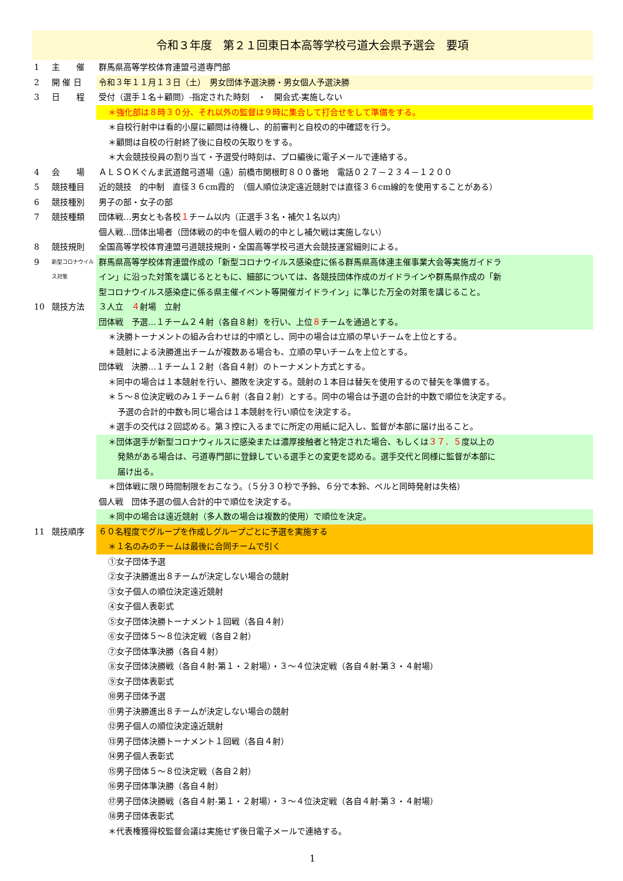令和３年度　第２１回東日本高等学校弓道大会県予選会　要項
1 主　　催 群馬県高等学校体育連盟弓道専門部
2 開 催 日 令和３年１１月１３日（土）　男女団体予選決勝・男女個人予選決勝
3 日　　程 受付（選手１名＋顧問）-指定された時刻　・　開会式-実施しない
＊強化部は８時３０分、それ以外の監督は９時に集合して打合せをして準備をする。
＊自校行射中は看的小屋に顧問は待機し、的前審判と自校の的中確認を行う。
＊顧問は自校の行射終了後に自校の矢取りをする。
＊大会競技役員の割り当て・予選受付時刻は、プロ編後に電子メールで連絡する。
4 会　　場 ＡＬＳＯＫぐんま武道館弓道場（遠）前橋市関根町８００番地　電話０２７－２３４－１２００
5 競技種目 近的競技　的中制　直径３６cm霞的　（個人順位決定遠近競射では直径３６cm線的を使用することがある）
6 競技種別 男子の部・女子の部
7 競技種類 団体戦…男女とも各校１チーム以内（正選手３名・補欠１名以内）
個人戦…団体出場者（団体戦の的中を個人戦の的中とし補欠戦は実施しない）
8 競技規則 全国高等学校体育連盟弓道競技規則・全国高等学校弓道大会競技運営細則による。
9
新型コロナウイルス対策
群馬県高等学校体育連盟作成の「新型コロナウイルス感染症に係る群馬県高体連主催事業大会等実施ガイドラ
イン」に沿った対策を講じるとともに、細部については、各競技団体作成のガイドラインや群馬県作成の「新
型コロナウイルス感染症に係る県主催イベント等開催ガイドライン」に準じた万全の対策を講じること。
10 競技方法 ３人立　４射場　立射
団体戦　予選…１チーム２４射（各自８射）を行い、上位８チームを通過とする。
＊決勝トーナメントの組み合わせは的中順とし、同中の場合は立順の早いチームを上位とする。
＊競射による決勝進出チームが複数ある場合も、立順の早いチームを上位とする。
団体戦　決勝…１チーム１２射（各自４射）のトーナメント方式とする。
＊同中の場合は１本競射を行い、勝敗を決定する。競射の１本目は替矢を使用するので替矢を準備する。
＊５～８位決定戦のみ１チーム６射（各自２射）とする。同中の場合は予選の合計的中数で順位を決定する。
予選の合計的中数も同じ場合は１本競射を行い順位を決定する。
＊選手の交代は２回認める。第３控に入るまでに所定の用紙に記入し、監督が本部に届け出ること。
＊団体選手が新型コロナウィルスに感染または濃厚接触者と特定された場合、もしくは３７．５度以上の
発熱がある場合は、弓道専門部に登録している選手との変更を認める。選手交代と同様に監督が本部に
届け出る。
＊団体戦に限り時間制限をおこなう。（５分３０秒で予鈴、６分で本鈴、ベルと同時発射は失格）
個人戦　団体予選の個人合計的中で順位を決定する。
＊同中の場合は遠近競射（多人数の場合は複数的使用）で順位を決定。
11 競技順序 ６０名程度でグループを作成しグループごとに予選を実施する
＊１名のみのチームは最後に合同チームで引く
①女子団体予選
②女子決勝進出８チームが決定しない場合の競射
③女子個人の順位決定遠近競射
④女子個人表彰式
⑤女子団体決勝トーナメント１回戦（各自４射）
⑥女子団体５～８位決定戦（各自２射）
⑦女子団体準決勝（各自４射）
⑧女子団体決勝戦（各自４射-第１・２射場）・３～４位決定戦（各自４射-第３・４射場）
⑨女子団体表彰式
⑩男子団体予選
⑪男子決勝進出８チームが決定しない場合の競射
⑫男子個人の順位決定遠近競射
⑬男子団体決勝トーナメント１回戦（各自４射）
⑭男子個人表彰式
⑮男子団体５～８位決定戦（各自２射）
⑯男子団体準決勝（各自４射）
⑰男子団体決勝戦（各自４射-第１・２射場）・３～４位決定戦（各自４射-第３・４射場）
⑱男子団体表彰式
＊代表権獲得校監督会議は実施せず後日電子メールで連絡する。
1